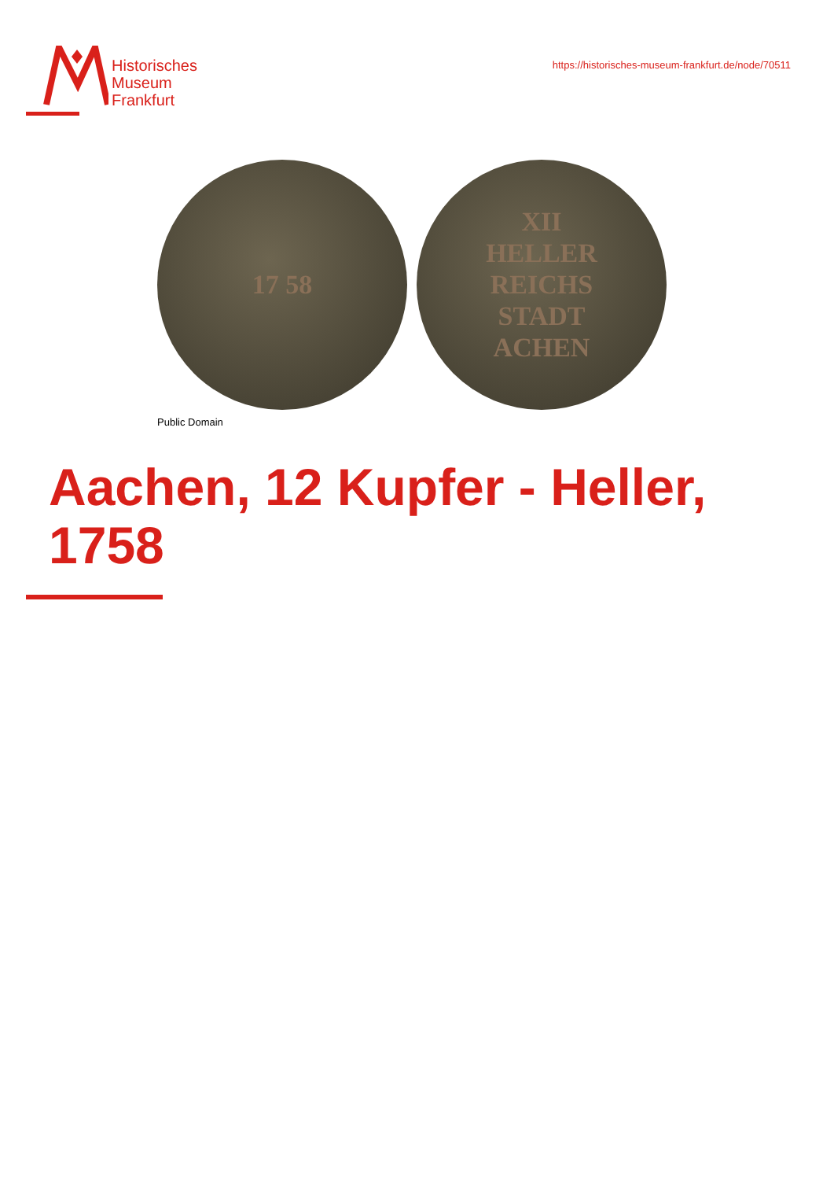Historisches
Museum
Frankfurt
https://historisches-museum-frankfurt.de/node/70511
17 58 XII
HELLER
REICHS
STADT
ACHEN
Public Domain
Aachen, 12 Kupfer - Heller,
1758